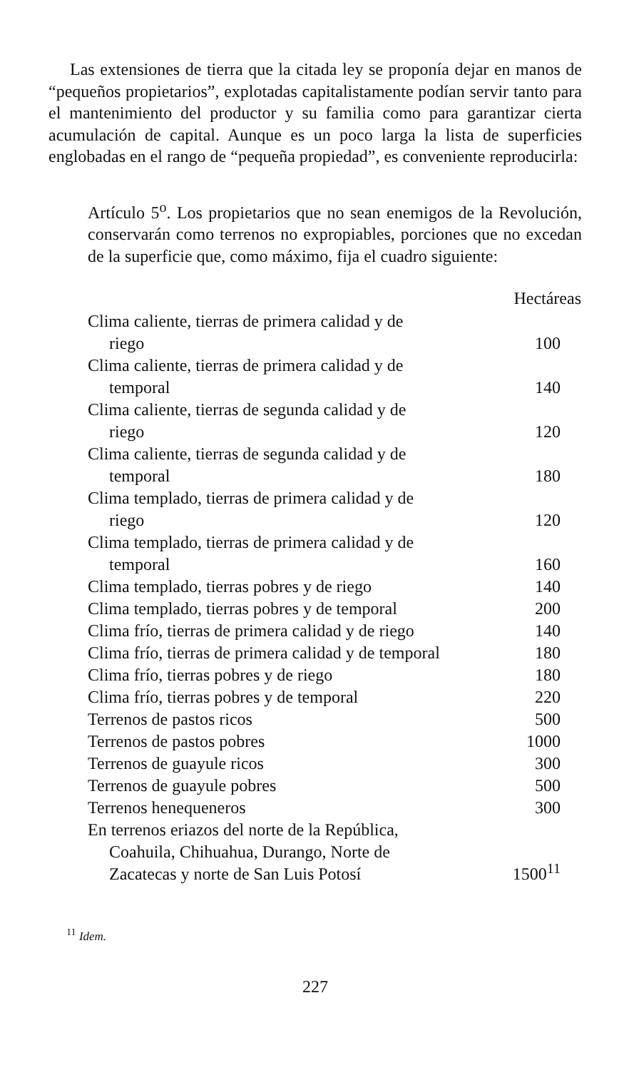Las extensiones de tierra que la citada ley se proponía dejar en manos de “pequeños propietarios”, explotadas capitalistamente podían servir tanto para el mantenimiento del productor y su familia como para garantizar cierta acumulación de capital. Aunque es un poco larga la lista de superficies englobadas en el rango de “pequeña propiedad”, es conveniente reproducirla:
Artículo 5<sup>o</sup>. Los propietarios que no sean enemigos de la Revolución, conservarán como terrenos no expropiables, porciones que no excedan de la superficie que, como máximo, fija el cuadro siguiente:
| | Hectáreas |
| --- | --- |
| Clima caliente, tierras de primera calidad y de riego | 100 |
| Clima caliente, tierras de primera calidad y de temporal | 140 |
| Clima caliente, tierras de segunda calidad y de riego | 120 |
| Clima caliente, tierras de segunda calidad y de temporal | 180 |
| Clima templado, tierras de primera calidad y de riego | 120 |
| Clima templado, tierras de primera calidad y de temporal | 160 |
| Clima templado, tierras pobres y de riego | 140 |
| Clima templado, tierras pobres y de temporal | 200 |
| Clima frío, tierras de primera calidad y de riego | 140 |
| Clima frío, tierras de primera calidad y de temporal | 180 |
| Clima frío, tierras pobres y de riego | 180 |
| Clima frío, tierras pobres y de temporal | 220 |
| Terrenos de pastos ricos | 500 |
| Terrenos de pastos pobres | 1000 |
| Terrenos de guayule ricos | 300 |
| Terrenos de guayule pobres | 500 |
| Terrenos henequeneros | 300 |
| En terrenos eriazos del norte de la República, Coahuila, Chihuahua, Durango, Norte de Zacatecas y norte de San Luis Potosí | 1500<sup>11</sup> |
<sup>11</sup> Idem.
227